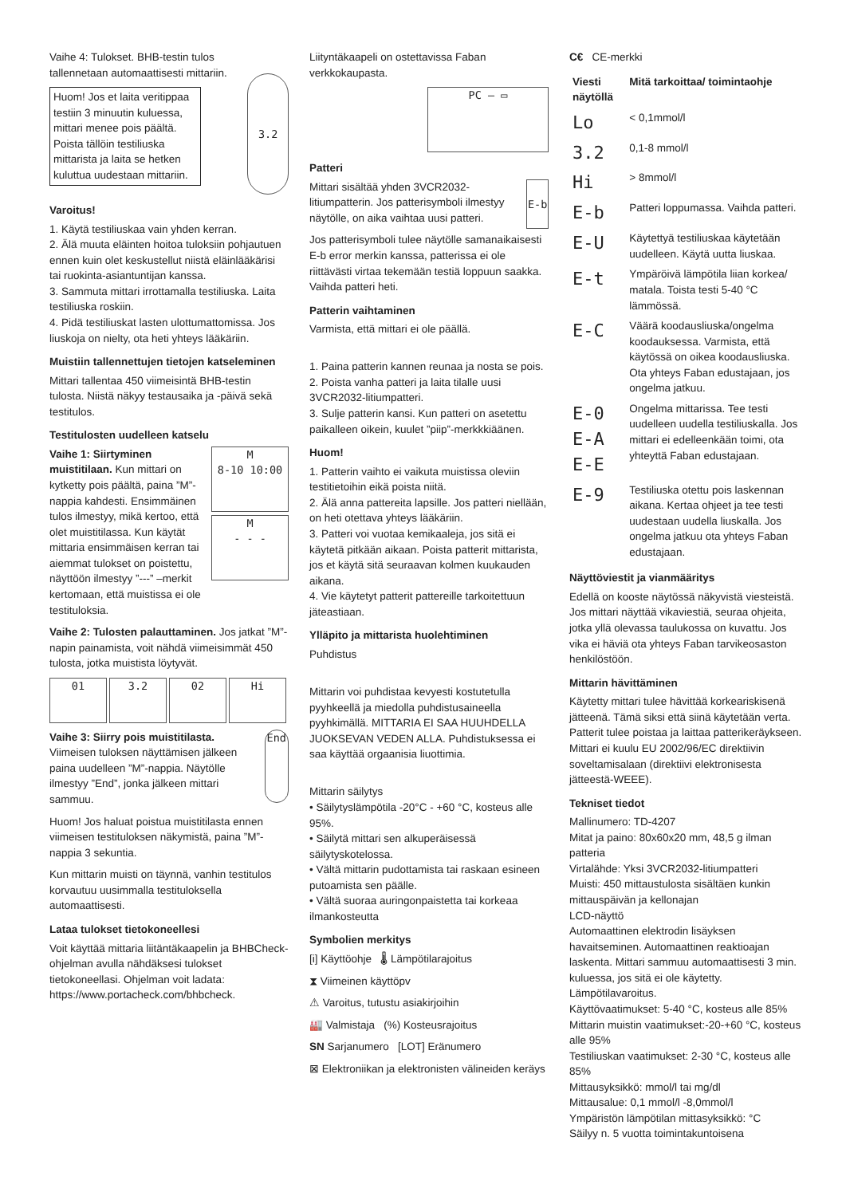Vaihe 4: Tulokset. BHB-testin tulos tallennetaan automaattisesti mittariin.
Huom! Jos et laita veritippaa testiin 3 minuutin kuluessa, mittari menee pois päältä. Poista tällöin testiliuska mittarista ja laita se hetken kuluttua uudestaan mittariin.
3.2
Varoitus!
1. Käytä testiliuskaa vain yhden kerran.
2. Älä muuta eläinten hoitoa tuloksiin pohjautuen ennen kuin olet keskustellut niistä eläinlääkärisi tai ruokinta-asiantuntijan kanssa.
3. Sammuta mittari irrottamalla testiliuska. Laita testiliuska roskiin.
4. Pidä testiliuskat lasten ulottumattomissa. Jos liuskoja on nielty, ota heti yhteys lääkäriin.
Muistiin tallennettujen tietojen katseleminen
Mittari tallentaa 450 viimeisintä BHB-testin tulosta. Niistä näkyy testausaika ja -päivä sekä testitulos.
Testitulosten uudelleen katselu
Vaihe 1: Siirtyminen muistitilaan. Kun mittari on kytketty pois päältä, paina ”M”-nappia kahdesti. Ensimmäinen tulos ilmestyy, mikä kertoo, että olet muistitilassa. Kun käytät mittaria ensimmäisen kerran tai aiemmat tulokset on poistettu, näyttöön ilmestyy ”---” –merkit kertomaan, että muistissa ei ole testituloksia.
M
8-10 10:00
M
- - -
Vaihe 2: Tulosten palauttaminen. Jos jatkat ”M”-napin painamista, voit nähdä viimeisimmät 450 tulosta, jotka muistista löytyvät.
01 3.2 02 Hi
Vaihe 3: Siirry pois muistitilasta.
Viimeisen tuloksen näyttämisen jälkeen paina uudelleen ”M”-nappia. Näytölle ilmestyy ”End”, jonka jälkeen mittari sammuu.
End
Huom! Jos haluat poistua muistitilasta ennen viimeisen testituloksen näkymistä, paina ”M”-nappia 3 sekuntia.
Kun mittarin muisti on täynnä, vanhin testitulos korvautuu uusimmalla testituloksella automaattisesti.
Lataa tulokset tietokoneellesi
Voit käyttää mittaria liitäntäkaapelin ja BHBCheck-ohjelman avulla nähdäksesi tulokset tietokoneellasi. Ohjelman voit ladata: https://www.portacheck.com/bhbcheck.
Liityntäkaapeli on ostettavissa Faban verkkokaupasta.
PC — ▭
Patteri
Mittari sisältää yhden 3VCR2032-litiumpatterin. Jos patterisymboli ilmestyy näytölle, on aika vaihtaa uusi patteri.
E-b
Jos patterisymboli tulee näytölle samanaikaisesti E-b error merkin kanssa, patterissa ei ole riittävästi virtaa tekemään testiä loppuun saakka. Vaihda patteri heti.
Patterin vaihtaminen
Varmista, että mittari ei ole päällä.
1. Paina patterin kannen reunaa ja nosta se pois.
2. Poista vanha patteri ja laita tilalle uusi 3VCR2032-litiumpatteri.
3. Sulje patterin kansi. Kun patteri on asetettu paikalleen oikein, kuulet ”piip”-merkkkiäänen.
Huom!
1. Patterin vaihto ei vaikuta muistissa oleviin testitietoihin eikä poista niitä.
2. Älä anna pattereita lapsille. Jos patteri niellään, on heti otettava yhteys lääkäriin.
3. Patteri voi vuotaa kemikaaleja, jos sitä ei käytetä pitkään aikaan. Poista patterit mittarista, jos et käytä sitä seuraavan kolmen kuukauden aikana.
4. Vie käytetyt patterit pattereille tarkoitettuun jäteastiaan.
Ylläpito ja mittarista huolehtiminen
Puhdistus
Mittarin voi puhdistaa kevyesti kostutetulla pyyhkeellä ja miedolla puhdistusaineella pyyhkimällä. MITTARIA EI SAA HUUHDELLA JUOKSEVAN VEDEN ALLA. Puhdistuksessa ei saa käyttää orgaanisia liuottimia.
Mittarin säilytys
• Säilytyslämpötila -20°C - +60 °C, kosteus alle 95%.
• Säilytä mittari sen alkuperäisessä säilytyskotelossa.
• Vältä mittarin pudottamista tai raskaan esineen putoamista sen päälle.
• Vältä suoraa auringonpaistetta tai korkeaa ilmankosteutta
Symbolien merkitys
[i] Käyttöohje 🌡 Lämpötilarajoitus
⧗ Viimeinen käyttöpv
⚠ Varoitus, tutustu asiakirjoihin
🏭 Valmistaja (%) Kosteusrajoitus
SN Sarjanumero [LOT] Eränumero
⊠ Elektroniikan ja elektronisten välineiden keräys
C€ CE-merkki
| Viesti näytöllä | Mitä tarkoittaa/ toimintaohje |
| --- | --- |
| Lo | < 0,1mmol/l |
| 3.2 | 0,1-8 mmol/l |
| Hi | > 8mmol/l |
| E-b | Patteri loppumassa. Vaihda patteri. |
| E-U | Käytettyä testiliuskaa käytetään uudelleen. Käytä uutta liuskaa. |
| E-t | Ympäröivä lämpötila liian korkea/ matala. Toista testi 5-40 °C lämmössä. |
| E-C | Väärä koodausliuska/ongelma koodauksessa. Varmista, että käytössä on oikea koodausliuska. Ota yhteys Faban edustajaan, jos ongelma jatkuu. |
| E-0 E-A E-E | Ongelma mittarissa. Tee testi uudelleen uudella testiliuskalla. Jos mittari ei edelleenkään toimi, ota yhteyttä Faban edustajaan. |
| E-9 | Testiliuska otettu pois laskennan aikana. Kertaa ohjeet ja tee testi uudestaan uudella liuskalla. Jos ongelma jatkuu ota yhteys Faban edustajaan. |
Näyttöviestit ja vianmääritys
Edellä on kooste näytössä näkyvistä viesteistä. Jos mittari näyttää vikaviestiä, seuraa ohjeita, jotka yllä olevassa taulukossa on kuvattu. Jos vika ei häviä ota yhteys Faban tarvikeosaston henkilöstöön.
Mittarin hävittäminen
Käytetty mittari tulee hävittää korkeariskisenä jätteenä. Tämä siksi että siinä käytetään verta. Patterit tulee poistaa ja laittaa patterikeräykseen. Mittari ei kuulu EU 2002/96/EC direktiivin soveltamisalaan (direktiivi elektronisesta jätteestä-WEEE).
Tekniset tiedot
Mallinumero: TD-4207
Mitat ja paino: 80x60x20 mm, 48,5 g ilman patteria
Virtalähde: Yksi 3VCR2032-litiumpatteri
Muisti: 450 mittaustulosta sisältäen kunkin mittauspäivän ja kellonajan
LCD-näyttö
Automaattinen elektrodin lisäyksen havaitseminen. Automaattinen reaktioajan laskenta. Mittari sammuu automaattisesti 3 min. kuluessa, jos sitä ei ole käytetty.
Lämpötilavaroitus.
Käyttövaatimukset: 5-40 °C, kosteus alle 85%
Mittarin muistin vaatimukset:-20-+60 °C, kosteus alle 95%
Testiliuskan vaatimukset: 2-30 °C, kosteus alle 85%
Mittausyksikkö: mmol/l tai mg/dl
Mittausalue: 0,1 mmol/l -8,0mmol/l
Ympäristön lämpötilan mittasyksikkö: °C
Säilyy n. 5 vuotta toimintakuntoisena